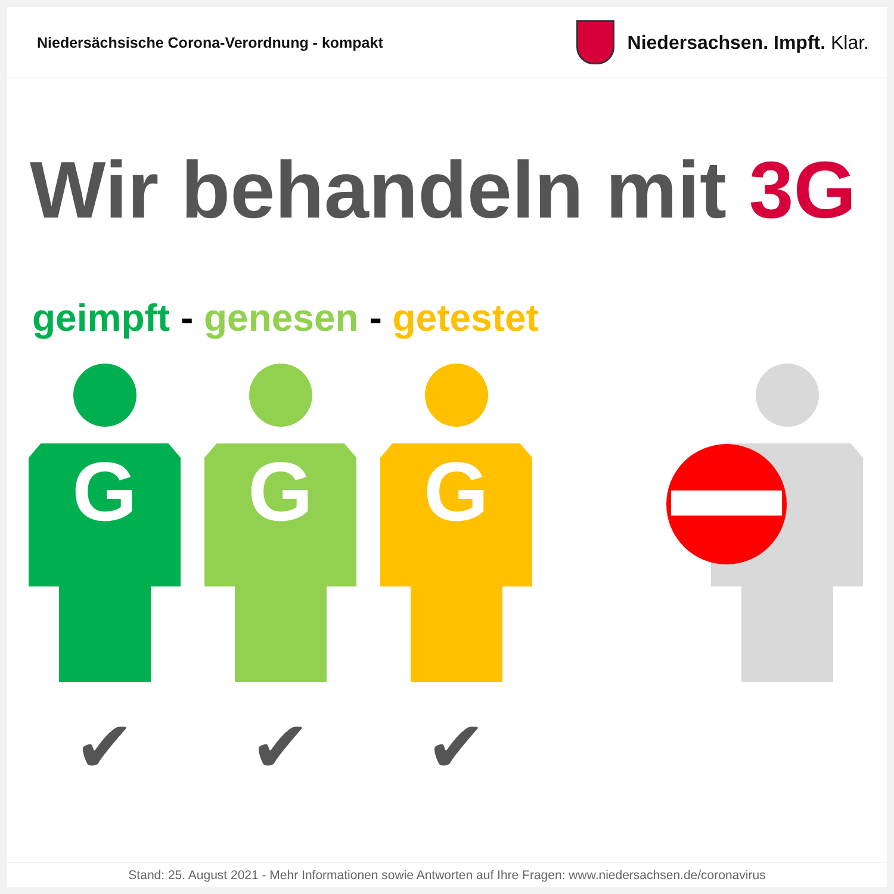Niedersächsische Corona-Verordnung - kompakt
Niedersachsen. Impft. Klar.
Wir behandeln mit 3G
geimpft - genesen - getestet
G
✔
G
✔
G
✔
Stand: 25. August 2021 - Mehr Informationen sowie Antworten auf Ihre Fragen: www.niedersachsen.de/coronavirus